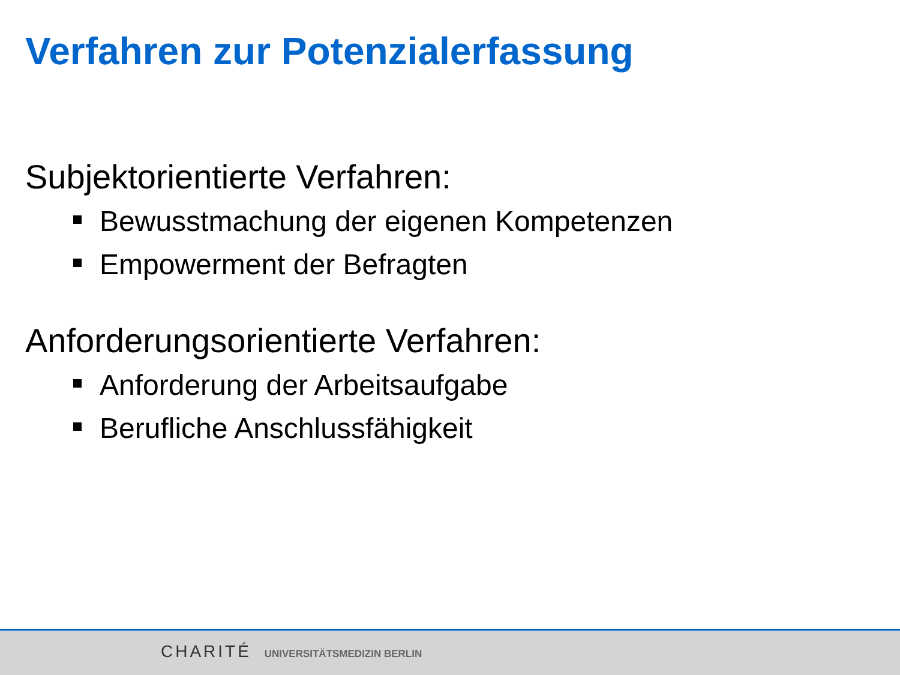Verfahren zur Potenzialerfassung
Subjektorientierte Verfahren:
Bewusstmachung der eigenen Kompetenzen
Empowerment der Befragten
Anforderungsorientierte Verfahren:
Anforderung der Arbeitsaufgabe
Berufliche Anschlussfähigkeit
CHARITÉ UNIVERSITÄTSMEDIZIN BERLIN